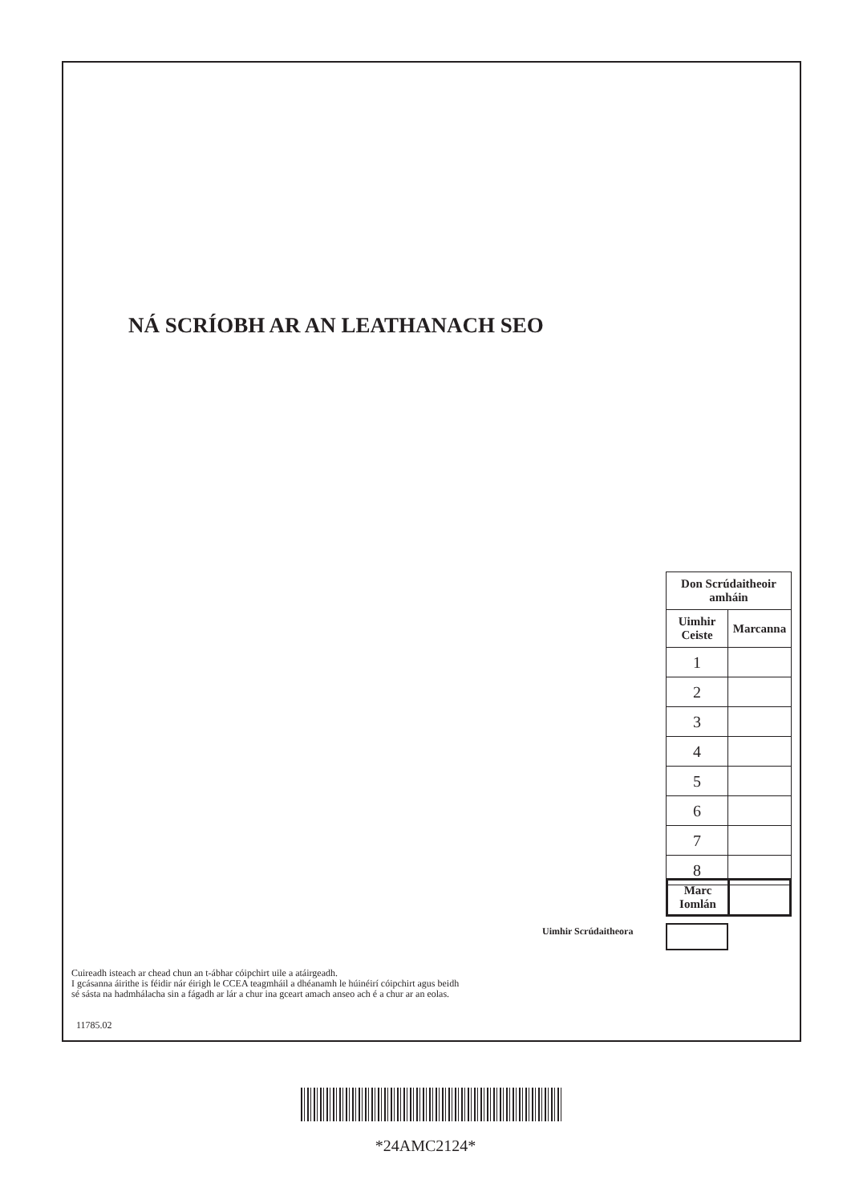NÁ SCRÍOBH AR AN LEATHANACH SEO
| Don Scrúdaitheoir amháin | |
| --- | --- |
| Uimhir Ceiste | Marcanna |
| 1 | |
| 2 | |
| 3 | |
| 4 | |
| 5 | |
| 6 | |
| 7 | |
| 8 | |
| Marc Iomlán | |
Uimhir Scrúdaitheora
Cuireadh isteach ar chead chun an t-ábhar cóipchirt uile a atáirgeadh.
I gcásanna áirithe is féidir nár éirigh le CCEA teagmháil a dhéanamh le húinéirí cóipchirt agus beidh
sé sásta na hadmhálacha sin a fágadh ar lár a chur ina gceart amach anseo ach é a chur ar an eolas.
11785.02
*24AMC2124*